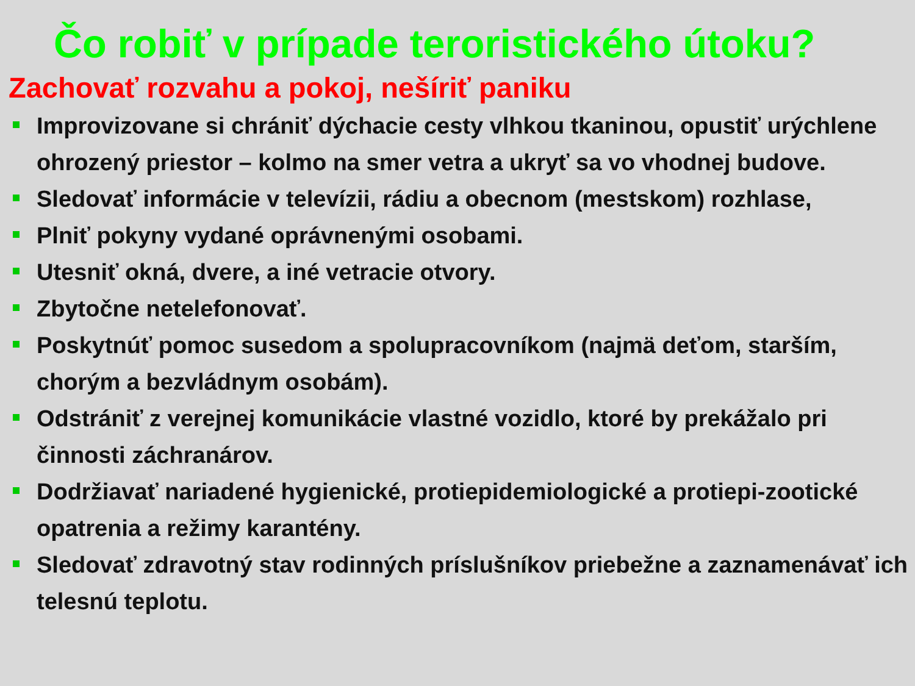Čo robiť v prípade teroristického útoku?
Zachovať rozvahu a pokoj, nešíriť paniku
Improvizovane si chrániť dýchacie cesty vlhkou tkaninou, opustiť urýchlene ohrozený priestor – kolmo na smer vetra a ukryť sa vo vhodnej budove.
Sledovať informácie v televízii, rádiu a obecnom (mestskom) rozhlase,
Plniť pokyny vydané oprávnenými osobami.
Utesniť okná, dvere, a iné vetracie otvory.
Zbytočne netelefonovať.
Poskytnúť pomoc susedom a spolupracovníkom (najmä deťom, starším, chorým a bezvládnym osobám).
Odstrániť z verejnej komunikácie vlastné vozidlo, ktoré by prekážalo pri činnosti záchranárov.
Dodržiavať nariadené hygienické, protiepidemiologické a protiepi-zootické opatrenia a režimy karantény.
Sledovať zdravotný stav rodinných príslušníkov priebežne a zaznamenávať ich telesnú teplotu.